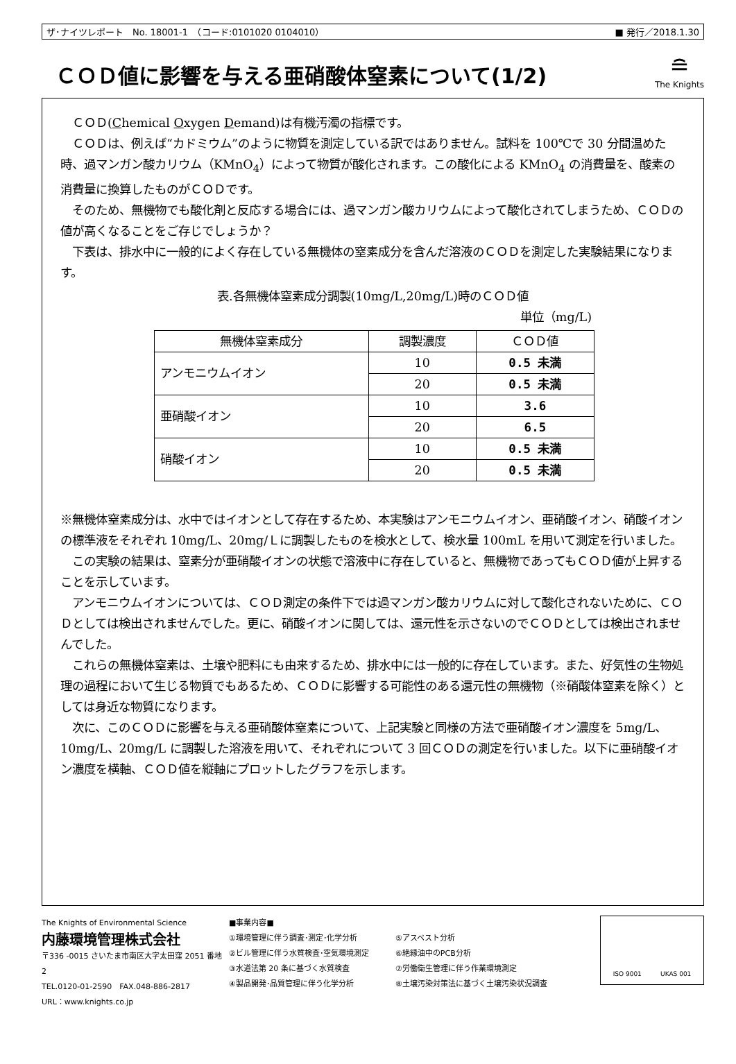ザ･ナイツレポート　No. 18001-1　（コード:0101020 0104010） ■ 発行／2018.1.30
ＣＯＤ値に影響を与える亜硝酸体窒素について(1/2)
≘
The Knights
　ＣＯＤ(Chemical Oxygen Demand)は有機汚濁の指標です。
　ＣＯＤは、例えば“カドミウム”のように物質を測定している訳ではありません。試料を 100℃で 30 分間温めた時、過マンガン酸カリウム（KMnO<sub>4</sub>）によって物質が酸化されます。この酸化による KMnO<sub>4</sub> の消費量を、酸素の消費量に換算したものがＣＯＤです。
　そのため、無機物でも酸化剤と反応する場合には、過マンガン酸カリウムによって酸化されてしまうため、ＣＯＤの値が高くなることをご存じでしょうか？
　下表は、排水中に一般的によく存在している無機体の窒素成分を含んだ溶液のＣＯＤを測定した実験結果になります。
表.各無機体窒素成分調製(10mg/L,20mg/L)時のＣＯＤ値
単位（mg/L)
| 無機体窒素成分 | 調製濃度 | ＣＯＤ値 |
| --- | --- | --- |
| アンモニウムイオン | 10 | 0.5 未満 |
| | 20 | 0.5 未満 |
| 亜硝酸イオン | 10 | 3.6 |
| | 20 | 6.5 |
| 硝酸イオン | 10 | 0.5 未満 |
| | 20 | 0.5 未満 |
※無機体窒素成分は、水中ではイオンとして存在するため、本実験はアンモニウムイオン、亜硝酸イオン、硝酸イオンの標準液をそれぞれ 10mg/L、20mg/Ｌに調製したものを検水として、検水量 100mL を用いて測定を行いました。
　この実験の結果は、窒素分が亜硝酸イオンの状態で溶液中に存在していると、無機物であってもＣＯＤ値が上昇することを示しています。
　アンモニウムイオンについては、ＣＯＤ測定の条件下では過マンガン酸カリウムに対して酸化されないために、ＣＯＤとしては検出されませんでした。更に、硝酸イオンに関しては、還元性を示さないのでＣＯＤとしては検出されませんでした。
　これらの無機体窒素は、土壌や肥料にも由来するため、排水中には一般的に存在しています。また、好気性の生物処理の過程において生じる物質でもあるため、ＣＯＤに影響する可能性のある還元性の無機物（※硝酸体窒素を除く）としては身近な物質になります。
　次に、このＣＯＤに影響を与える亜硝酸体窒素について、上記実験と同様の方法で亜硝酸イオン濃度を 5mg/L、10mg/L、20mg/L に調製した溶液を用いて、それぞれについて 3 回ＣＯＤの測定を行いました。以下に亜硝酸イオン濃度を横軸、ＣＯＤ値を縦軸にプロットしたグラフを示します。
The Knights of Environmental Science
内藤環境管理株式会社
〒336 -0015 さいたま市南区大字太田窪 2051 番地 2
TEL.0120-01-2590　FAX.048-886-2817
URL：www.knights.co.jp
■事業内容■
①環境管理に伴う調査･測定･化学分析
②ビル管理に伴う水質検査･空気環境測定
③水道法第 20 条に基づく水質検査
④製品開発･品質管理に伴う化学分析
⑤アスベスト分析
⑥絶縁油中のPCB分析
⑦労働衛生管理に伴う作業環境測定
⑧土壌汚染対策法に基づく土壌汚染状況調査
ISO 9001 UKAS 001